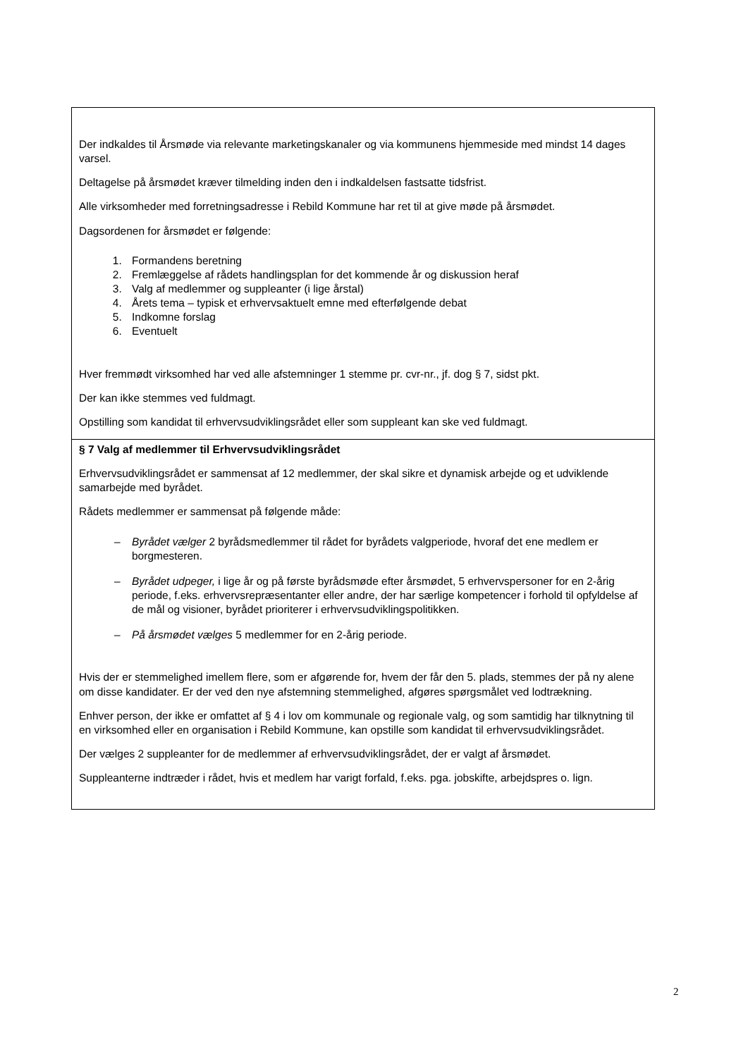Der indkaldes til Årsmøde via relevante marketingskanaler og via kommunens hjemmeside med mindst 14 dages varsel.
Deltagelse på årsmødet kræver tilmelding inden den i indkaldelsen fastsatte tidsfrist.
Alle virksomheder med forretningsadresse i Rebild Kommune har ret til at give møde på årsmødet.
Dagsordenen for årsmødet er følgende:
1. Formandens beretning
2. Fremlæggelse af rådets handlingsplan for det kommende år og diskussion heraf
3. Valg af medlemmer og suppleanter (i lige årstal)
4. Årets tema – typisk et erhvervsaktuelt emne med efterfølgende debat
5. Indkomne forslag
6. Eventuelt
Hver fremmødt virksomhed har ved alle afstemninger 1 stemme pr. cvr-nr., jf. dog § 7, sidst pkt.
Der kan ikke stemmes ved fuldmagt.
Opstilling som kandidat til erhvervsudviklingsrådet eller som suppleant kan ske ved fuldmagt.
§ 7 Valg af medlemmer til Erhvervsudviklingsrådet
Erhvervsudviklingsrådet er sammensat af 12 medlemmer, der skal sikre et dynamisk arbejde og et udviklende samarbejde med byrådet.
Rådets medlemmer er sammensat på følgende måde:
– Byrådet vælger 2 byrådsmedlemmer til rådet for byrådets valgperiode, hvoraf det ene medlem er borgmesteren.
– Byrådet udpeger, i lige år og på første byrådsmøde efter årsmødet, 5 erhvervspersoner for en 2-årig periode, f.eks. erhvervsrepræsentanter eller andre, der har særlige kompetencer i forhold til opfyldelse af de mål og visioner, byrådet prioriterer i erhvervsudviklingspolitikken.
– På årsmødet vælges 5 medlemmer for en 2-årig periode.
Hvis der er stemmelighed imellem flere, som er afgørende for, hvem der får den 5. plads, stemmes der på ny alene om disse kandidater. Er der ved den nye afstemning stemmelighed, afgøres spørgsmålet ved lodtrækning.
Enhver person, der ikke er omfattet af § 4 i lov om kommunale og regionale valg, og som samtidig har tilknytning til en virksomhed eller en organisation i Rebild Kommune, kan opstille som kandidat til erhvervsudviklingsrådet.
Der vælges 2 suppleanter for de medlemmer af erhvervsudviklingsrådet, der er valgt af årsmødet.
Suppleanterne indtræder i rådet, hvis et medlem har varigt forfald, f.eks. pga. jobskifte, arbejdspres o. lign.
2